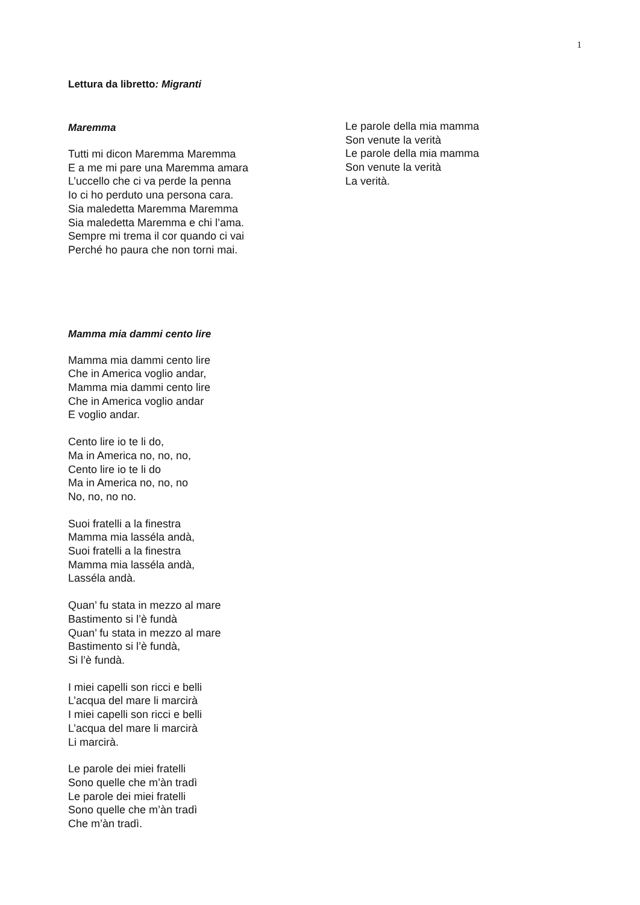1
Lettura da libretto: Migranti
Maremma
Tutti mi dicon Maremma Maremma
E a me mi pare una Maremma amara
L’uccello che ci va perde la penna
Io ci ho perduto una persona cara.
Sia maledetta Maremma Maremma
Sia maledetta Maremma e chi l’ama.
Sempre mi trema il cor quando ci vai
Perché ho paura che non torni mai.
Mamma mia dammi cento lire
Mamma mia dammi cento lire
Che in America voglio andar,
Mamma mia dammi cento lire
Che in America voglio andar
E voglio andar.
Cento lire io te li do,
Ma in America no, no, no,
Cento lire io te li do
Ma in America no, no, no
No, no, no no.
Suoi fratelli a la finestra
Mamma mia lasséla andà,
Suoi fratelli a la finestra
Mamma mia lasséla andà,
Lasséla andà.
Quan’ fu stata in mezzo al mare
Bastimento si l’è fundà
Quan’ fu stata in mezzo al mare
Bastimento si l’è fundà,
Si l’è fundà.
I miei capelli son ricci e belli
L’acqua del mare li marcirà
I miei capelli son ricci e belli
L’acqua del mare li marcirà
Li marcirà.
Le parole dei miei fratelli
Sono quelle che m’àn tradì
Le parole dei miei fratelli
Sono quelle che m’àn tradì
Che m’àn tradì.
Le parole della mia mamma
Son venute la verità
Le parole della mia mamma
Son venute la verità
La verità.